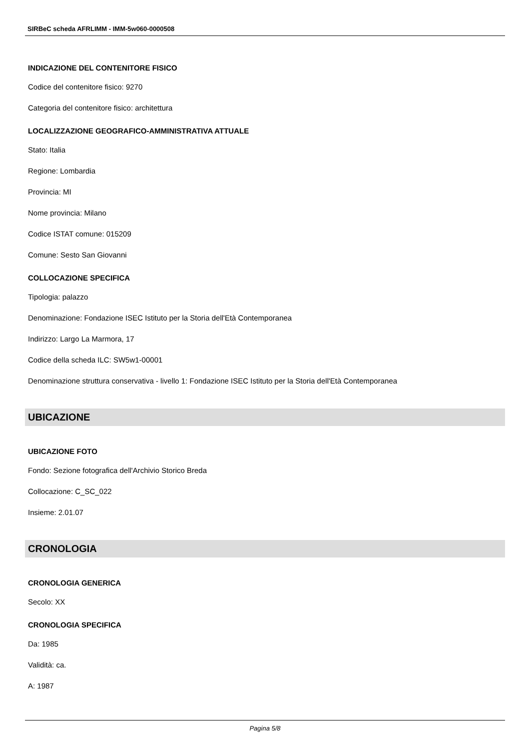SIRBeC scheda AFRLIMM - IMM-5w060-0000508
INDICAZIONE DEL CONTENITORE FISICO
Codice del contenitore fisico: 9270
Categoria del contenitore fisico: architettura
LOCALIZZAZIONE GEOGRAFICO-AMMINISTRATIVA ATTUALE
Stato: Italia
Regione: Lombardia
Provincia: MI
Nome provincia: Milano
Codice ISTAT comune: 015209
Comune: Sesto San Giovanni
COLLOCAZIONE SPECIFICA
Tipologia: palazzo
Denominazione: Fondazione ISEC Istituto per la Storia dell'Età Contemporanea
Indirizzo: Largo La Marmora, 17
Codice della scheda ILC: SW5w1-00001
Denominazione struttura conservativa - livello 1: Fondazione ISEC Istituto per la Storia dell'Età Contemporanea
UBICAZIONE
UBICAZIONE FOTO
Fondo: Sezione fotografica dell'Archivio Storico Breda
Collocazione: C_SC_022
Insieme: 2.01.07
CRONOLOGIA
CRONOLOGIA GENERICA
Secolo: XX
CRONOLOGIA SPECIFICA
Da: 1985
Validità: ca.
A: 1987
Pagina 5/8